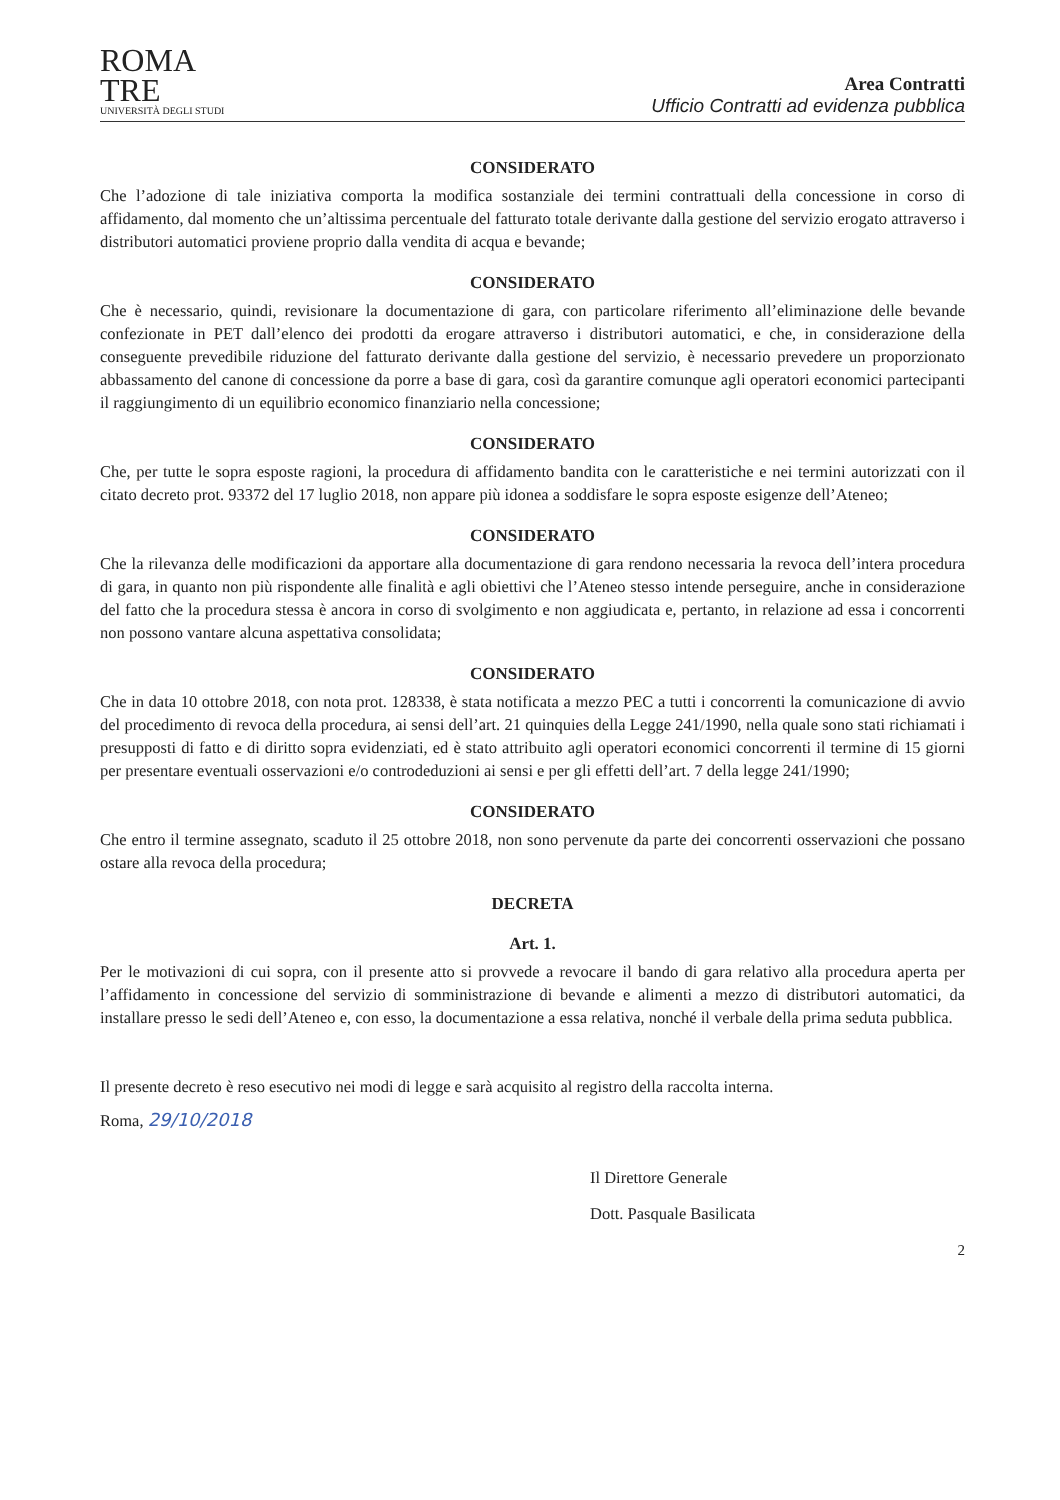ROMA
TRE
UNIVERSITÀ DEGLI STUDI
Area Contratti
Ufficio Contratti ad evidenza pubblica
CONSIDERATO
Che l’adozione di tale iniziativa comporta la modifica sostanziale dei termini contrattuali della concessione in corso di affidamento, dal momento che un’altissima percentuale del fatturato totale derivante dalla gestione del servizio erogato attraverso i distributori automatici proviene proprio dalla vendita di acqua e bevande;
CONSIDERATO
Che è necessario, quindi, revisionare la documentazione di gara, con particolare riferimento all’eliminazione delle bevande confezionate in PET dall’elenco dei prodotti da erogare attraverso i distributori automatici, e che, in considerazione della conseguente prevedibile riduzione del fatturato derivante dalla gestione del servizio, è necessario prevedere un proporzionato abbassamento del canone di concessione da porre a base di gara, così da garantire comunque agli operatori economici partecipanti il raggiungimento di un equilibrio economico finanziario nella concessione;
CONSIDERATO
Che, per tutte le sopra esposte ragioni, la procedura di affidamento bandita con le caratteristiche e nei termini autorizzati con il citato decreto prot. 93372 del 17 luglio 2018, non appare più idonea a soddisfare le sopra esposte esigenze dell’Ateneo;
CONSIDERATO
Che la rilevanza delle modificazioni da apportare alla documentazione di gara rendono necessaria la revoca dell’intera procedura di gara, in quanto non più rispondente alle finalità e agli obiettivi che l’Ateneo stesso intende perseguire, anche in considerazione del fatto che la procedura stessa è ancora in corso di svolgimento e non aggiudicata e, pertanto, in relazione ad essa i concorrenti non possono vantare alcuna aspettativa consolidata;
CONSIDERATO
Che in data 10 ottobre 2018, con nota prot. 128338, è stata notificata a mezzo PEC a tutti i concorrenti la comunicazione di avvio del procedimento di revoca della procedura, ai sensi dell’art. 21 quinquies della Legge 241/1990, nella quale sono stati richiamati i presupposti di fatto e di diritto sopra evidenziati, ed è stato attribuito agli operatori economici concorrenti il termine di 15 giorni per presentare eventuali osservazioni e/o controdeduzioni ai sensi e per gli effetti dell’art. 7 della legge 241/1990;
CONSIDERATO
Che entro il termine assegnato, scaduto il 25 ottobre 2018, non sono pervenute da parte dei concorrenti osservazioni che possano ostare alla revoca della procedura;
DECRETA
Art. 1.
Per le motivazioni di cui sopra, con il presente atto si provvede a revocare il bando di gara relativo alla procedura aperta per l’affidamento in concessione del servizio di somministrazione di bevande e alimenti a mezzo di distributori automatici, da installare presso le sedi dell’Ateneo e, con esso, la documentazione a essa relativa, nonché il verbale della prima seduta pubblica.
Il presente decreto è reso esecutivo nei modi di legge e sarà acquisito al registro della raccolta interna.
Roma, 29/10/2018
Il Direttore Generale
Dott. Pasquale Basilicata
2